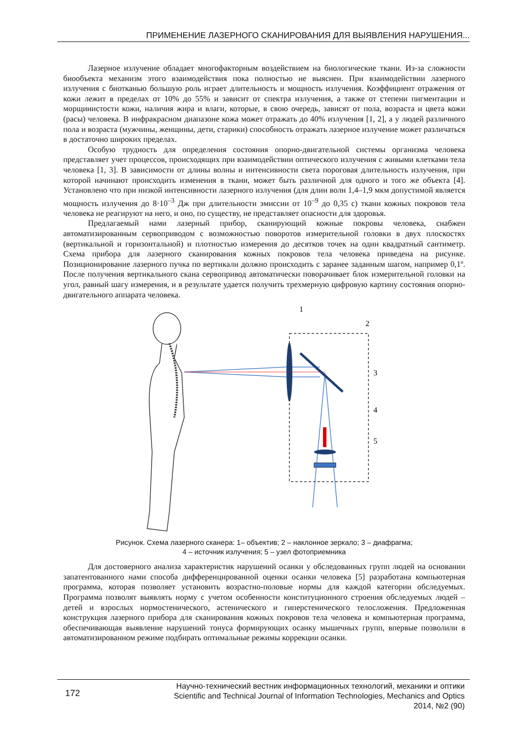ПРИМЕНЕНИЕ ЛАЗЕРНОГО СКАНИРОВАНИЯ ДЛЯ ВЫЯВЛЕНИЯ НАРУШЕНИЯ...
Лазерное излучение обладает многофакторным воздействием на биологические ткани. Из-за сложности биообъекта механизм этого взаимодействия пока полностью не выяснен. При взаимодействии лазерного излучения с биотканью большую роль играет длительность и мощность излучения. Коэффициент отражения от кожи лежит в пределах от 10% до 55% и зависит от спектра излучения, а также от степени пигментации и морщинистости кожи, наличия жира и влаги, которые, в свою очередь, зависят от пола, возраста и цвета кожи (расы) человека. В инфракрасном диапазоне кожа может отражать до 40% излучения [1, 2], а у людей различного пола и возраста (мужчины, женщины, дети, старики) способность отражать лазерное излучение может различаться в достаточно широких пределах.
Особую трудность для определения состояния опорно-двигательной системы организма человека представляет учет процессов, происходящих при взаимодействии оптического излучения с живыми клетками тела человека [1, 3]. В зависимости от длины волны и интенсивности света пороговая длительность излучения, при которой начинают происходить изменения в ткани, может быть различной для одного и того же объекта [4]. Установлено что при низкой интенсивности лазерного излучения (для длин волн 1,4–1,9 мкм допустимой является мощность излучения до 8·10<sup>–3</sup> Дж при длительности эмиссии от 10<sup>–9</sup> до 0,35 с) ткани кожных покровов тела человека не реагируют на него, и оно, по существу, не представляет опасности для здоровья.
Предлагаемый нами лазерный прибор, сканирующий кожные покровы человека, снабжен автоматизированным сервоприводом с возможностью поворотов измерительной головки в двух плоскостях (вертикальной и горизонтальной) и плотностью измерения до десятков точек на один квадратный сантиметр. Схема прибора для лазерного сканирования кожных покровов тела человека приведена на рисунке. Позиционирование лазерного пучка по вертикали должно происходить с заранее заданным шагом, например 0,1º. После получения вертикального скана сервопривод автоматически поворачивает блок измерительной головки на угол, равный шагу измерения, и в результате удается получить трехмерную цифровую картину состояния опорно-двигательного аппарата человека.
1
2
3
4
5
Рисунок. Схема лазерного сканера: 1– объектив; 2 – наклонное зеркало; 3 – диафрагма;
4 – источник излучения; 5 – узел фотоприемника
Для достоверного анализа характеристик нарушений осанки у обследованных групп людей на основании запатентованного нами способа дифференцированной оценки осанки человека [5] разработана компьютерная программа, которая позволяет установить возрастно-половые нормы для каждой категории обследуемых. Программа позволят выявлять норму с учетом особенности конституционного строения обследуемых людей – детей и взрослых нормостенического, астенического и гиперстенического телосложения. Предложенная конструкция лазерного прибора для сканирования кожных покровов тела человека и компьютерная программа, обеспечивающая выявление нарушений тонуса формирующих осанку мышечных групп, впервые позволили в автоматизированном режиме подбирать оптимальные режимы коррекции осанки.
172
Научно-технический вестник информационных технологий, механики и оптики
Scientific and Technical Journal of Information Technologies, Mechanics and Optics
2014, №2 (90)